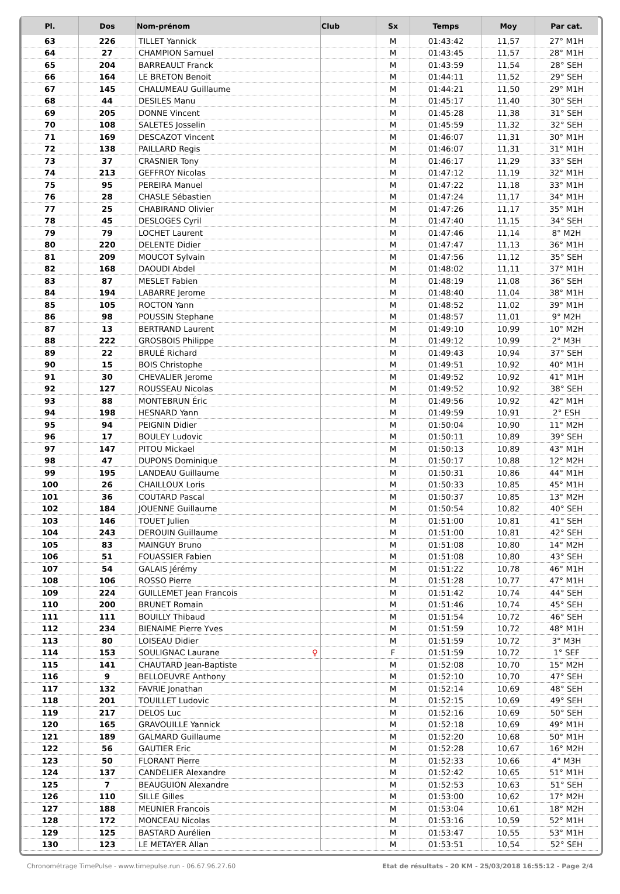| Pl. | Dos | Nom-prénom | Club | Sx | Temps | Moy | Par cat. |
| --- | --- | --- | --- | --- | --- | --- | --- |
| 63 | 226 | TILLET Yannick | | M | 01:43:42 | 11,57 | 27° M1H |
| 64 | 27 | CHAMPION Samuel | | M | 01:43:45 | 11,57 | 28° M1H |
| 65 | 204 | BARREAULT Franck | | M | 01:43:59 | 11,54 | 28° SEH |
| 66 | 164 | LE BRETON Benoit | | M | 01:44:11 | 11,52 | 29° SEH |
| 67 | 145 | CHALUMEAU Guillaume | | M | 01:44:21 | 11,50 | 29° M1H |
| 68 | 44 | DESILES Manu | | M | 01:45:17 | 11,40 | 30° SEH |
| 69 | 205 | DONNE Vincent | | M | 01:45:28 | 11,38 | 31° SEH |
| 70 | 108 | SALETES Josselin | | M | 01:45:59 | 11,32 | 32° SEH |
| 71 | 169 | DESCAZOT Vincent | | M | 01:46:07 | 11,31 | 30° M1H |
| 72 | 138 | PAILLARD Regis | | M | 01:46:07 | 11,31 | 31° M1H |
| 73 | 37 | CRASNIER Tony | | M | 01:46:17 | 11,29 | 33° SEH |
| 74 | 213 | GEFFROY Nicolas | | M | 01:47:12 | 11,19 | 32° M1H |
| 75 | 95 | PEREIRA Manuel | | M | 01:47:22 | 11,18 | 33° M1H |
| 76 | 28 | CHASLE Sébastien | | M | 01:47:24 | 11,17 | 34° M1H |
| 77 | 25 | CHABIRAND Olivier | | M | 01:47:26 | 11,17 | 35° M1H |
| 78 | 45 | DESLOGES Cyril | | M | 01:47:40 | 11,15 | 34° SEH |
| 79 | 79 | LOCHET Laurent | | M | 01:47:46 | 11,14 | 8° M2H |
| 80 | 220 | DELENTE Didier | | M | 01:47:47 | 11,13 | 36° M1H |
| 81 | 209 | MOUCOT Sylvain | | M | 01:47:56 | 11,12 | 35° SEH |
| 82 | 168 | DAOUDI Abdel | | M | 01:48:02 | 11,11 | 37° M1H |
| 83 | 87 | MESLET Fabien | | M | 01:48:19 | 11,08 | 36° SEH |
| 84 | 194 | LABARRE Jerome | | M | 01:48:40 | 11,04 | 38° M1H |
| 85 | 105 | ROCTON Yann | | M | 01:48:52 | 11,02 | 39° M1H |
| 86 | 98 | POUSSIN Stephane | | M | 01:48:57 | 11,01 | 9° M2H |
| 87 | 13 | BERTRAND Laurent | | M | 01:49:10 | 10,99 | 10° M2H |
| 88 | 222 | GROSBOIS Philippe | | M | 01:49:12 | 10,99 | 2° M3H |
| 89 | 22 | BRULÉ Richard | | M | 01:49:43 | 10,94 | 37° SEH |
| 90 | 15 | BOIS Christophe | | M | 01:49:51 | 10,92 | 40° M1H |
| 91 | 30 | CHEVALIER Jerome | | M | 01:49:52 | 10,92 | 41° M1H |
| 92 | 127 | ROUSSEAU Nicolas | | M | 01:49:52 | 10,92 | 38° SEH |
| 93 | 88 | MONTEBRUN Éric | | M | 01:49:56 | 10,92 | 42° M1H |
| 94 | 198 | HESNARD Yann | | M | 01:49:59 | 10,91 | 2° ESH |
| 95 | 94 | PEIGNIN Didier | | M | 01:50:04 | 10,90 | 11° M2H |
| 96 | 17 | BOULEY Ludovic | | M | 01:50:11 | 10,89 | 39° SEH |
| 97 | 147 | PITOU Mickael | | M | 01:50:13 | 10,89 | 43° M1H |
| 98 | 47 | DUPONS Dominique | | M | 01:50:17 | 10,88 | 12° M2H |
| 99 | 195 | LANDEAU Guillaume | | M | 01:50:31 | 10,86 | 44° M1H |
| 100 | 26 | CHAILLOUX Loris | | M | 01:50:33 | 10,85 | 45° M1H |
| 101 | 36 | COUTARD Pascal | | M | 01:50:37 | 10,85 | 13° M2H |
| 102 | 184 | JOUENNE Guillaume | | M | 01:50:54 | 10,82 | 40° SEH |
| 103 | 146 | TOUET Julien | | M | 01:51:00 | 10,81 | 41° SEH |
| 104 | 243 | DEROUIN Guillaume | | M | 01:51:00 | 10,81 | 42° SEH |
| 105 | 83 | MAINGUY Bruno | | M | 01:51:08 | 10,80 | 14° M2H |
| 106 | 51 | FOUASSIER Fabien | | M | 01:51:08 | 10,80 | 43° SEH |
| 107 | 54 | GALAIS Jérémy | | M | 01:51:22 | 10,78 | 46° M1H |
| 108 | 106 | ROSSO Pierre | | M | 01:51:28 | 10,77 | 47° M1H |
| 109 | 224 | GUILLEMET Jean Francois | | M | 01:51:42 | 10,74 | 44° SEH |
| 110 | 200 | BRUNET Romain | | M | 01:51:46 | 10,74 | 45° SEH |
| 111 | 111 | BOUILLY Thibaud | | M | 01:51:54 | 10,72 | 46° SEH |
| 112 | 234 | BIENAIME Pierre Yves | | M | 01:51:59 | 10,72 | 48° M1H |
| 113 | 80 | LOISEAU Didier | | M | 01:51:59 | 10,72 | 3° M3H |
| 114 | 153 | SOULIGNAC Laurane ♀ | | F | 01:51:59 | 10,72 | 1° SEF |
| 115 | 141 | CHAUTARD Jean-Baptiste | | M | 01:52:08 | 10,70 | 15° M2H |
| 116 | 9 | BELLOEUVRE Anthony | | M | 01:52:10 | 10,70 | 47° SEH |
| 117 | 132 | FAVRIE Jonathan | | M | 01:52:14 | 10,69 | 48° SEH |
| 118 | 201 | TOUILLET Ludovic | | M | 01:52:15 | 10,69 | 49° SEH |
| 119 | 217 | DELOS Luc | | M | 01:52:16 | 10,69 | 50° SEH |
| 120 | 165 | GRAVOUILLE Yannick | | M | 01:52:18 | 10,69 | 49° M1H |
| 121 | 189 | GALMARD Guillaume | | M | 01:52:20 | 10,68 | 50° M1H |
| 122 | 56 | GAUTIER Eric | | M | 01:52:28 | 10,67 | 16° M2H |
| 123 | 50 | FLORANT Pierre | | M | 01:52:33 | 10,66 | 4° M3H |
| 124 | 137 | CANDELIER Alexandre | | M | 01:52:42 | 10,65 | 51° M1H |
| 125 | 7 | BEAUGUION Alexandre | | M | 01:52:53 | 10,63 | 51° SEH |
| 126 | 110 | SILLE Gilles | | M | 01:53:00 | 10,62 | 17° M2H |
| 127 | 188 | MEUNIER Francois | | M | 01:53:04 | 10,61 | 18° M2H |
| 128 | 172 | MONCEAU Nicolas | | M | 01:53:16 | 10,59 | 52° M1H |
| 129 | 125 | BASTARD Aurélien | | M | 01:53:47 | 10,55 | 53° M1H |
| 130 | 123 | LE METAYER Allan | | M | 01:53:51 | 10,54 | 52° SEH |
Chronométrage TimePulse - www.timepulse.run - 06.67.96.27.60 Etat de résultats - 20 KM - 25/03/2018 16:55:12 - Page 2/4